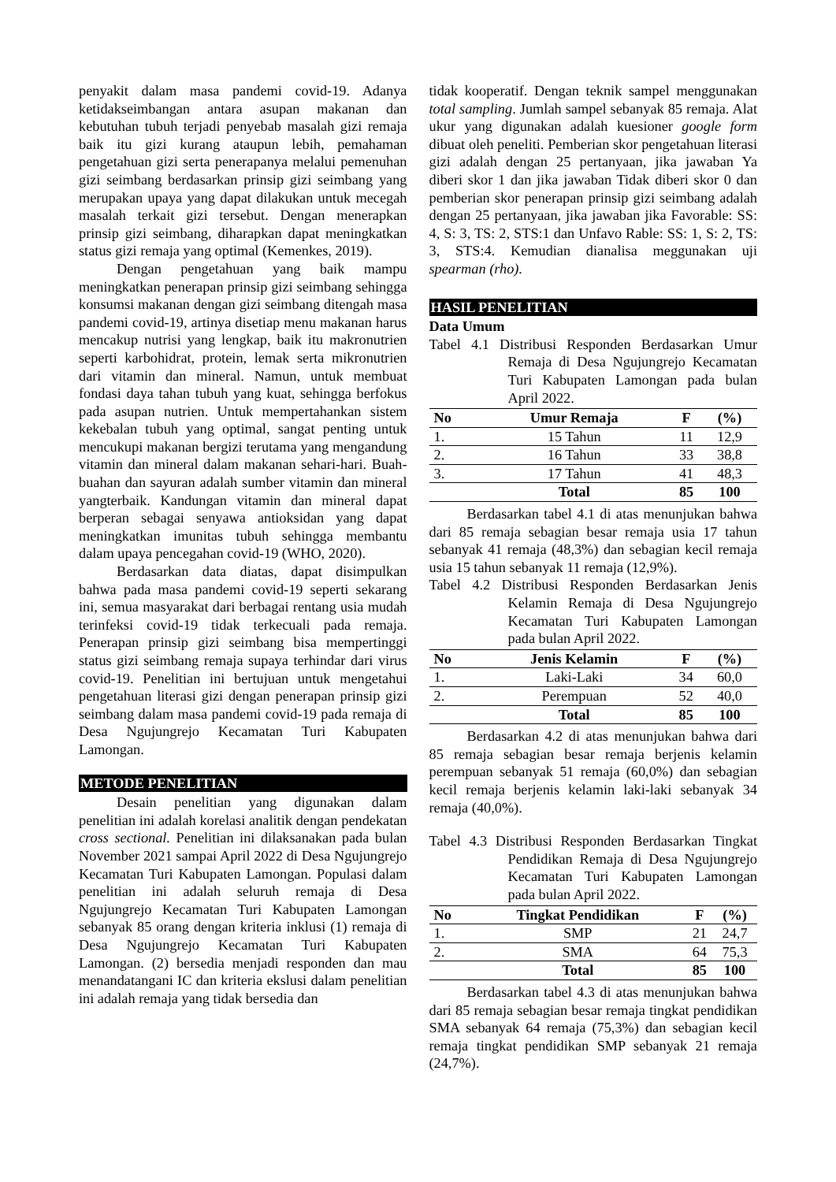penyakit dalam masa pandemi covid-19. Adanya ketidakseimbangan antara asupan makanan dan kebutuhan tubuh terjadi penyebab masalah gizi remaja baik itu gizi kurang ataupun lebih, pemahaman pengetahuan gizi serta penerapanya melalui pemenuhan gizi seimbang berdasarkan prinsip gizi seimbang yang merupakan upaya yang dapat dilakukan untuk mecegah masalah terkait gizi tersebut. Dengan menerapkan prinsip gizi seimbang, diharapkan dapat meningkatkan status gizi remaja yang optimal (Kemenkes, 2019).
Dengan pengetahuan yang baik mampu meningkatkan penerapan prinsip gizi seimbang sehingga konsumsi makanan dengan gizi seimbang ditengah masa pandemi covid-19, artinya disetiap menu makanan harus mencakup nutrisi yang lengkap, baik itu makronutrien seperti karbohidrat, protein, lemak serta mikronutrien dari vitamin dan mineral. Namun, untuk membuat fondasi daya tahan tubuh yang kuat, sehingga berfokus pada asupan nutrien. Untuk mempertahankan sistem kekebalan tubuh yang optimal, sangat penting untuk mencukupi makanan bergizi terutama yang mengandung vitamin dan mineral dalam makanan sehari-hari. Buah-buahan dan sayuran adalah sumber vitamin dan mineral yangterbaik. Kandungan vitamin dan mineral dapat berperan sebagai senyawa antioksidan yang dapat meningkatkan imunitas tubuh sehingga membantu dalam upaya pencegahan covid-19 (WHO, 2020).
Berdasarkan data diatas, dapat disimpulkan bahwa pada masa pandemi covid-19 seperti sekarang ini, semua masyarakat dari berbagai rentang usia mudah terinfeksi covid-19 tidak terkecuali pada remaja. Penerapan prinsip gizi seimbang bisa mempertinggi status gizi seimbang remaja supaya terhindar dari virus covid-19. Penelitian ini bertujuan untuk mengetahui pengetahuan literasi gizi dengan penerapan prinsip gizi seimbang dalam masa pandemi covid-19 pada remaja di Desa Ngujungrejo Kecamatan Turi Kabupaten Lamongan.
METODE PENELITIAN
Desain penelitian yang digunakan dalam penelitian ini adalah korelasi analitik dengan pendekatan cross sectional. Penelitian ini dilaksanakan pada bulan November 2021 sampai April 2022 di Desa Ngujungrejo Kecamatan Turi Kabupaten Lamongan. Populasi dalam penelitian ini adalah seluruh remaja di Desa Ngujungrejo Kecamatan Turi Kabupaten Lamongan sebanyak 85 orang dengan kriteria inklusi (1) remaja di Desa Ngujungrejo Kecamatan Turi Kabupaten Lamongan. (2) bersedia menjadi responden dan mau menandatangani IC dan kriteria ekslusi dalam penelitian ini adalah remaja yang tidak bersedia dan
tidak kooperatif. Dengan teknik sampel menggunakan total sampling. Jumlah sampel sebanyak 85 remaja. Alat ukur yang digunakan adalah kuesioner google form dibuat oleh peneliti. Pemberian skor pengetahuan literasi gizi adalah dengan 25 pertanyaan, jika jawaban Ya diberi skor 1 dan jika jawaban Tidak diberi skor 0 dan pemberian skor penerapan prinsip gizi seimbang adalah dengan 25 pertanyaan, jika jawaban jika Favorable: SS: 4, S: 3, TS: 2, STS:1 dan Unfavo Rable: SS: 1, S: 2, TS: 3, STS:4. Kemudian dianalisa meggunakan uji spearman (rho).
HASIL PENELITIAN
Data Umum
Tabel 4.1 Distribusi Responden Berdasarkan Umur Remaja di Desa Ngujungrejo Kecamatan Turi Kabupaten Lamongan pada bulan April 2022.
| No | Umur Remaja | F | (%) |
| --- | --- | --- | --- |
| 1. | 15 Tahun | 11 | 12,9 |
| 2. | 16 Tahun | 33 | 38,8 |
| 3. | 17 Tahun | 41 | 48,3 |
| | Total | 85 | 100 |
Berdasarkan tabel 4.1 di atas menunjukan bahwa dari 85 remaja sebagian besar remaja usia 17 tahun sebanyak 41 remaja (48,3%) dan sebagian kecil remaja usia 15 tahun sebanyak 11 remaja (12,9%).
Tabel 4.2 Distribusi Responden Berdasarkan Jenis Kelamin Remaja di Desa Ngujungrejo Kecamatan Turi Kabupaten Lamongan pada bulan April 2022.
| No | Jenis Kelamin | F | (%) |
| --- | --- | --- | --- |
| 1. | Laki-Laki | 34 | 60,0 |
| 2. | Perempuan | 52 | 40,0 |
| | Total | 85 | 100 |
Berdasarkan 4.2 di atas menunjukan bahwa dari 85 remaja sebagian besar remaja berjenis kelamin perempuan sebanyak 51 remaja (60,0%) dan sebagian kecil remaja berjenis kelamin laki-laki sebanyak 34 remaja (40,0%).
Tabel 4.3 Distribusi Responden Berdasarkan Tingkat Pendidikan Remaja di Desa Ngujungrejo Kecamatan Turi Kabupaten Lamongan pada bulan April 2022.
| No | Tingkat Pendidikan | F | (%) |
| --- | --- | --- | --- |
| 1. | SMP | 21 | 24,7 |
| 2. | SMA | 64 | 75,3 |
| | Total | 85 | 100 |
Berdasarkan tabel 4.3 di atas menunjukan bahwa dari 85 remaja sebagian besar remaja tingkat pendidikan SMA sebanyak 64 remaja (75,3%) dan sebagian kecil remaja tingkat pendidikan SMP sebanyak 21 remaja (24,7%).